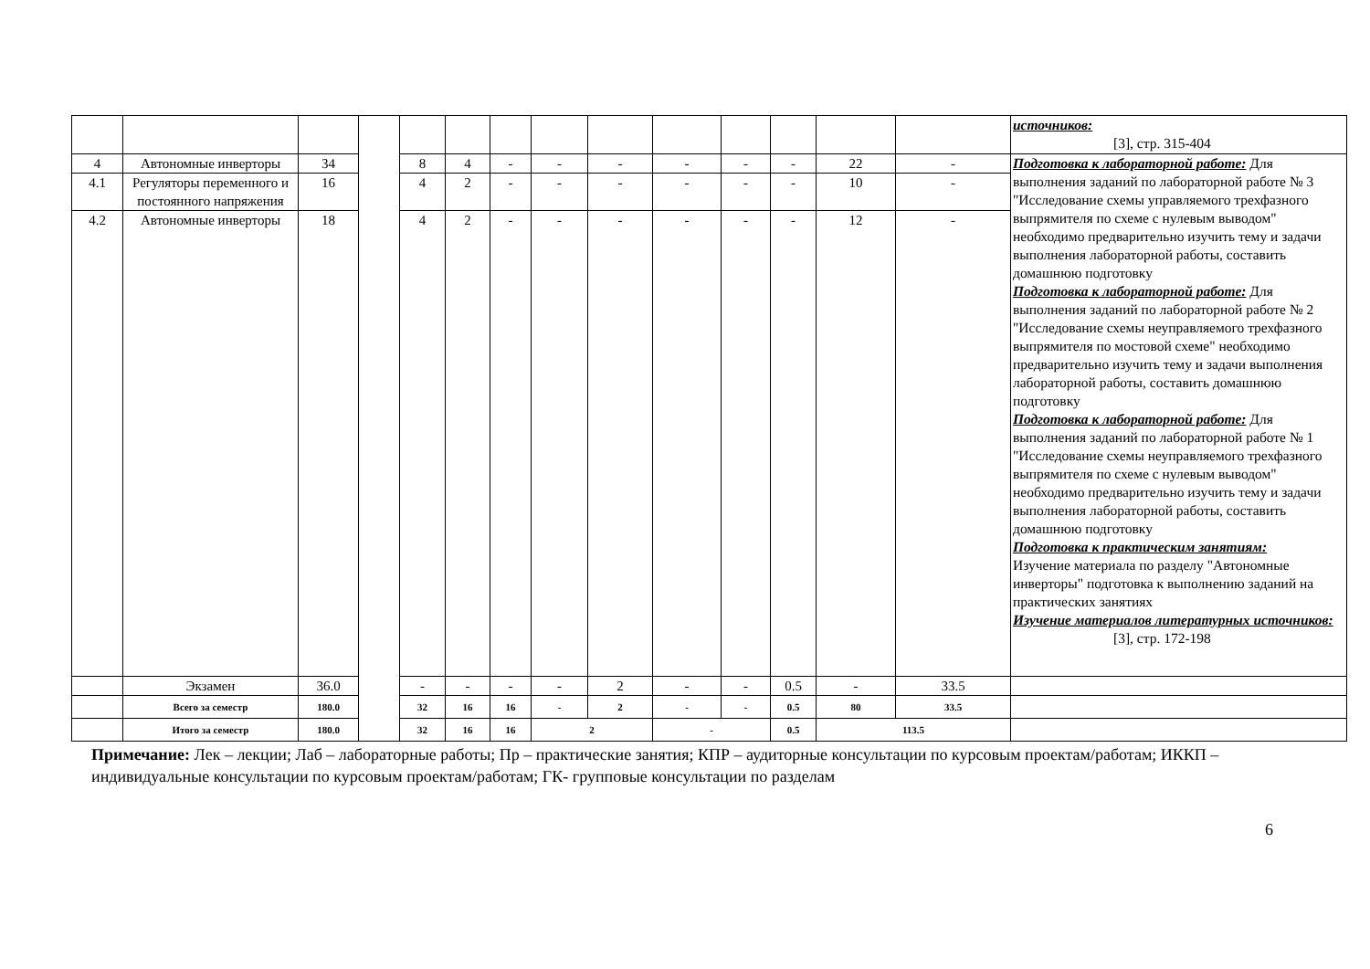| | | | | | | | | | | | | | | источников: [3], стр. 315-404 |
| 4 | Автономные инверторы | 34 | | 8 | 4 | - | - | - | - | - | - | 22 | - | Подготовка к лабораторной работе: Для выполнения заданий по лабораторной работе № 3 "Исследование схемы управляемого трехфазного выпрямителя по схеме с нулевым выводом" необходимо предварительно изучить тему и задачи выполнения лабораторной работы, составить домашнюю подготовку Подготовка к лабораторной работе: Для выполнения заданий по лабораторной работе № 2 "Исследование схемы неуправляемого трехфазного выпрямителя по мостовой схеме" необходимо предварительно изучить тему и задачи выполнения лабораторной работы, составить домашнюю подготовку Подготовка к лабораторной работе: Для выполнения заданий по лабораторной работе № 1 "Исследование схемы неуправляемого трехфазного выпрямителя по схеме с нулевым выводом" необходимо предварительно изучить тему и задачи выполнения лабораторной работы, составить домашнюю подготовку Подготовка к практическим занятиям: Изучение материала по разделу "Автономные инверторы" подготовка к выполнению заданий на практических занятиях Изучение материалов литературных источников: [3], стр. 172-198 |
| 4.1 | Регуляторы переменного и постоянного напряжения | 16 | | 4 | 2 | - | - | - | - | - | - | 10 | - | |
| 4.2 | Автономные инверторы | 18 | | 4 | 2 | - | - | - | - | - | - | 12 | - | |
| | Экзамен | 36.0 | | - | - | - | - | 2 | - | - | 0.5 | - | 33.5 | |
| | Всего за семестр | 180.0 | | 32 | 16 | 16 | - | 2 | - | - | 0.5 | 80 | 33.5 | |
| | Итого за семестр | 180.0 | | 32 | 16 | 16 | 2 | | - | | 0.5 | 113.5 | | |
Примечание: Лек – лекции; Лаб – лабораторные работы; Пр – практические занятия; КПР – аудиторные консультации по курсовым проектам/работам; ИККП – индивидуальные консультации по курсовым проектам/работам; ГК- групповые консультации по разделам
6